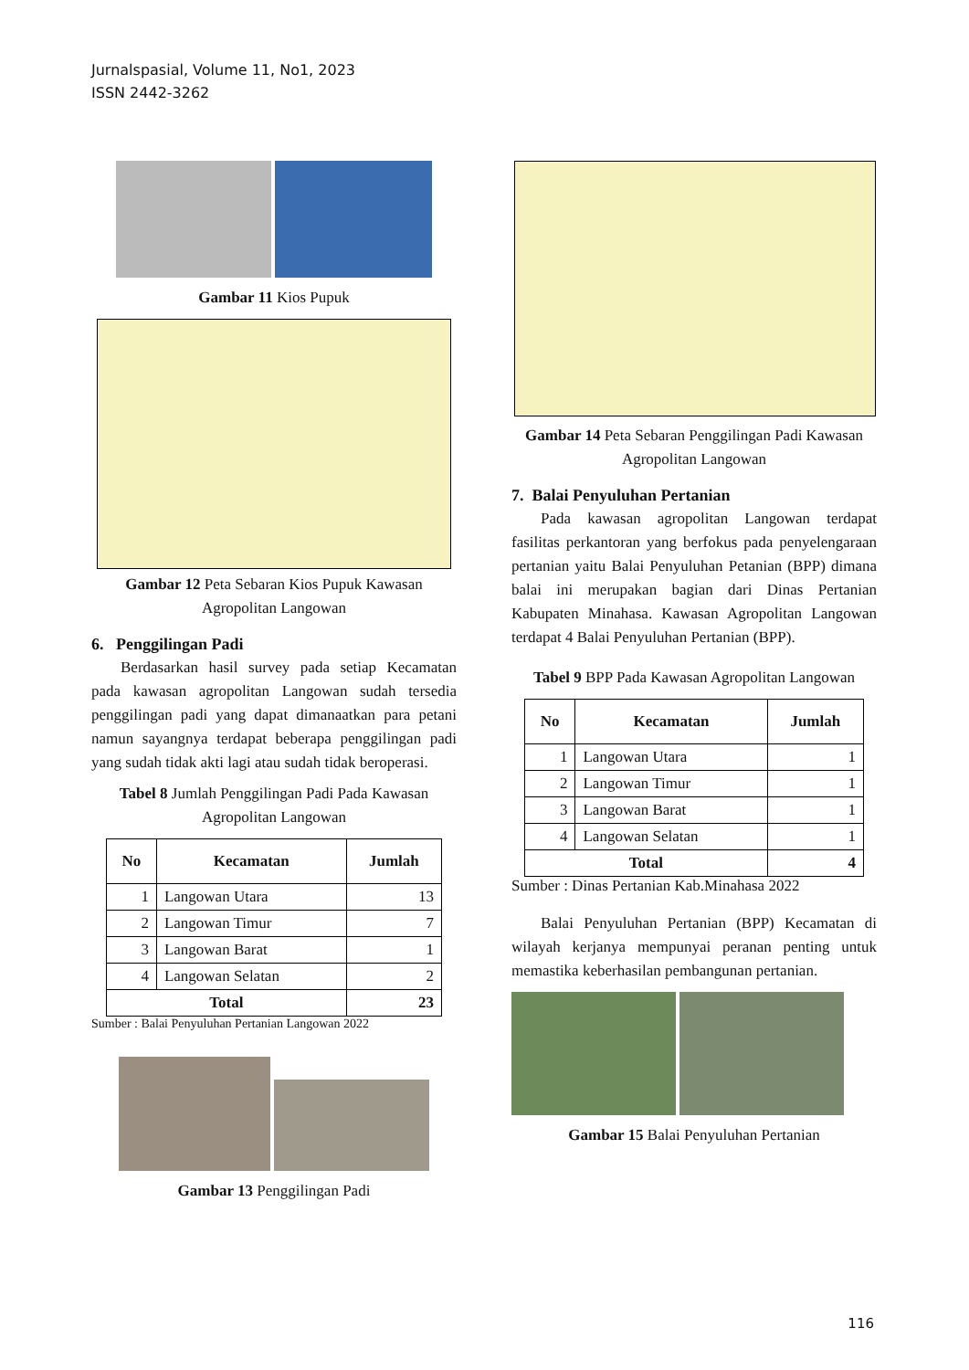Jurnalspasial, Volume 11, No1, 2023
ISSN 2442-3262
Gambar 11 Kios Pupuk
Gambar 12 Peta Sebaran Kios Pupuk Kawasan Agropolitan Langowan
6. Penggilingan Padi
Berdasarkan hasil survey pada setiap Kecamatan pada kawasan agropolitan Langowan sudah tersedia penggilingan padi yang dapat dimanaatkan para petani namun sayangnya terdapat beberapa penggilingan padi yang sudah tidak akti lagi atau sudah tidak beroperasi.
Tabel 8 Jumlah Penggilingan Padi Pada Kawasan Agropolitan Langowan
| No | Kecamatan | Jumlah |
| --- | --- | --- |
| 1 | Langowan Utara | 13 |
| 2 | Langowan Timur | 7 |
| 3 | Langowan Barat | 1 |
| 4 | Langowan Selatan | 2 |
| Total | | 23 |
Sumber : Balai Penyuluhan Pertanian Langowan 2022
Gambar 13 Penggilingan Padi
Gambar 14 Peta Sebaran Penggilingan Padi Kawasan Agropolitan Langowan
7. Balai Penyuluhan Pertanian
Pada kawasan agropolitan Langowan terdapat fasilitas perkantoran yang berfokus pada penyelengaraan pertanian yaitu Balai Penyuluhan Petanian (BPP) dimana balai ini merupakan bagian dari Dinas Pertanian Kabupaten Minahasa. Kawasan Agropolitan Langowan terdapat 4 Balai Penyuluhan Pertanian (BPP).
Tabel 9 BPP Pada Kawasan Agropolitan Langowan
| No | Kecamatan | Jumlah |
| --- | --- | --- |
| 1 | Langowan Utara | 1 |
| 2 | Langowan Timur | 1 |
| 3 | Langowan Barat | 1 |
| 4 | Langowan Selatan | 1 |
| Total | | 4 |
Sumber : Dinas Pertanian Kab.Minahasa 2022
Balai Penyuluhan Pertanian (BPP) Kecamatan di wilayah kerjanya mempunyai peranan penting untuk memastika keberhasilan pembangunan pertanian.
Gambar 15 Balai Penyuluhan Pertanian
116